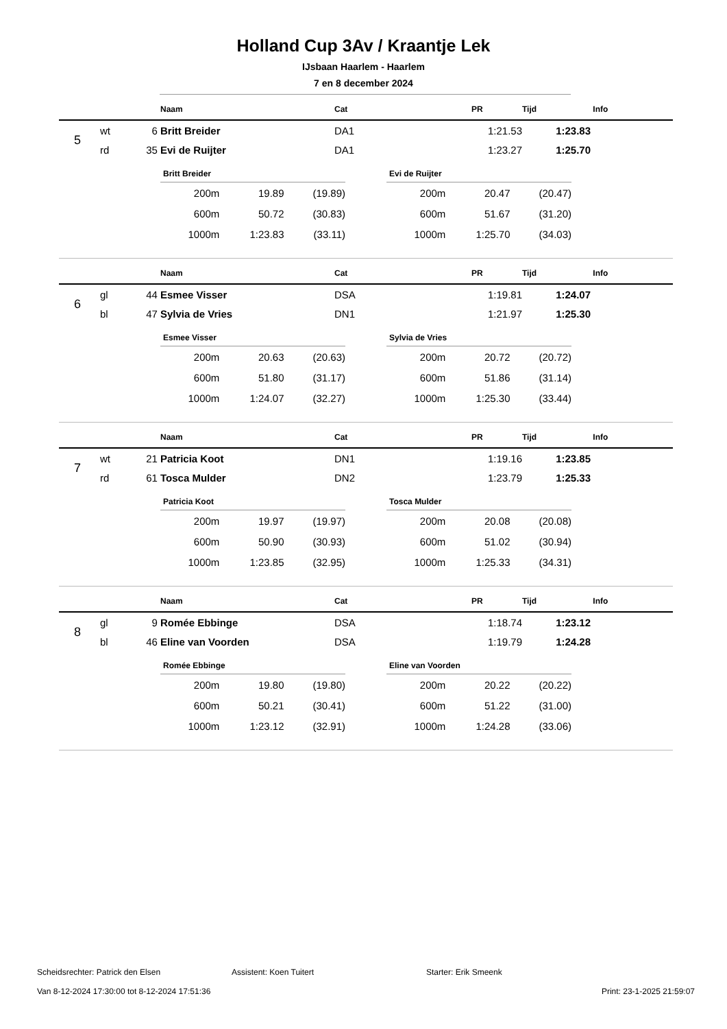Holland Cup 3Av / Kraantje Lek
IJsbaan Haarlem - Haarlem
7 en 8 december 2024
| | | | Naam | Cat | PR | Tijd | Info |
| --- | --- | --- | --- | --- | --- | --- | --- |
| 5 | wt | 6 | Britt Breider | DA1 | 1:21.53 | 1:23.83 | |
| | rd | 35 | Evi de Ruijter | DA1 | 1:23.27 | 1:25.70 | |
Britt Breider
| 200m | 19.89 | (19.89) |
| 600m | 50.72 | (30.83) |
| 1000m | 1:23.83 | (33.11) |
Evi de Ruijter
| 200m | 20.47 | (20.47) |
| 600m | 51.67 | (31.20) |
| 1000m | 1:25.70 | (34.03) |
| | | | Naam | Cat | PR | Tijd | Info |
| --- | --- | --- | --- | --- | --- | --- | --- |
| 6 | gl | 44 | Esmee Visser | DSA | 1:19.81 | 1:24.07 | |
| | bl | 47 | Sylvia de Vries | DN1 | 1:21.97 | 1:25.30 | |
Esmee Visser
| 200m | 20.63 | (20.63) |
| 600m | 51.80 | (31.17) |
| 1000m | 1:24.07 | (32.27) |
Sylvia de Vries
| 200m | 20.72 | (20.72) |
| 600m | 51.86 | (31.14) |
| 1000m | 1:25.30 | (33.44) |
| | | | Naam | Cat | PR | Tijd | Info |
| --- | --- | --- | --- | --- | --- | --- | --- |
| 7 | wt | 21 | Patricia Koot | DN1 | 1:19.16 | 1:23.85 | |
| | rd | 61 | Tosca Mulder | DN2 | 1:23.79 | 1:25.33 | |
Patricia Koot
| 200m | 19.97 | (19.97) |
| 600m | 50.90 | (30.93) |
| 1000m | 1:23.85 | (32.95) |
Tosca Mulder
| 200m | 20.08 | (20.08) |
| 600m | 51.02 | (30.94) |
| 1000m | 1:25.33 | (34.31) |
| | | | Naam | Cat | PR | Tijd | Info |
| --- | --- | --- | --- | --- | --- | --- | --- |
| 8 | gl | 9 | Romée Ebbinge | DSA | 1:18.74 | 1:23.12 | |
| | bl | 46 | Eline van Voorden | DSA | 1:19.79 | 1:24.28 | |
Romée Ebbinge
| 200m | 19.80 | (19.80) |
| 600m | 50.21 | (30.41) |
| 1000m | 1:23.12 | (32.91) |
Eline van Voorden
| 200m | 20.22 | (20.22) |
| 600m | 51.22 | (31.00) |
| 1000m | 1:24.28 | (33.06) |
Scheidsrechter: Patrick den Elsen Assistent: Koen Tuitert Starter: Erik Smeenk
Van 8-12-2024 17:30:00 tot 8-12-2024 17:51:36 Print: 23-1-2025 21:59:07